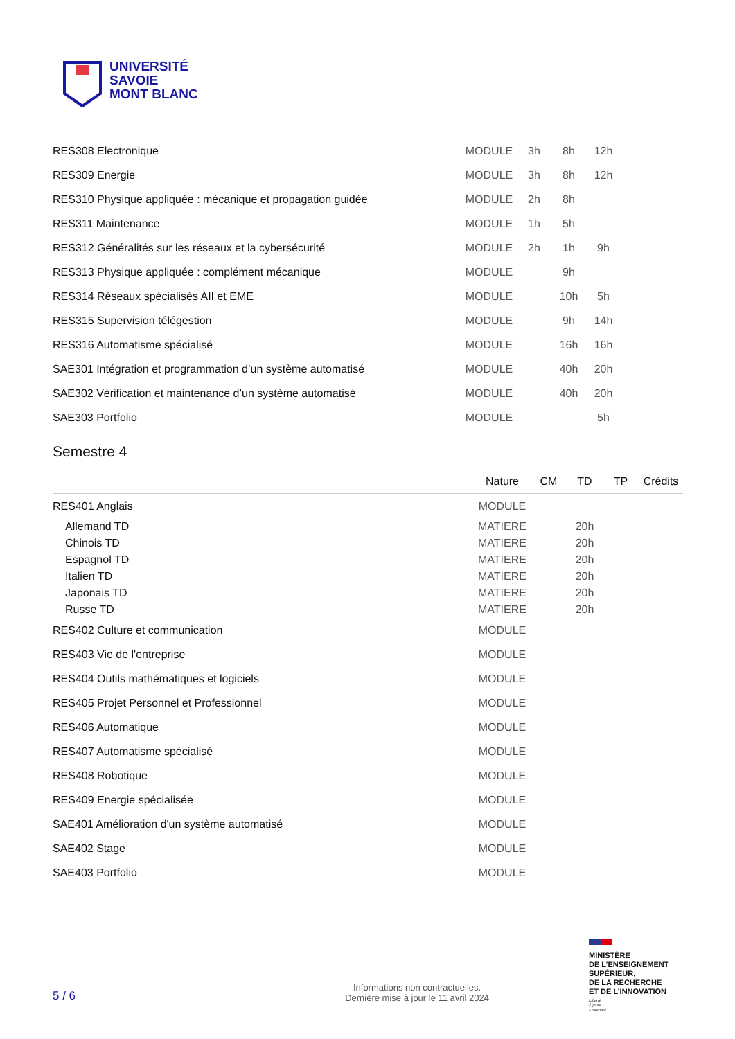UNIVERSITÉ
SAVOIE
MONT BLANC
| RES308 Electronique | MODULE | 3h | 8h | 12h | |
| RES309 Energie | MODULE | 3h | 8h | 12h | |
| RES310 Physique appliquée : mécanique et propagation guidée | MODULE | 2h | 8h | | |
| RES311 Maintenance | MODULE | 1h | 5h | | |
| RES312 Généralités sur les réseaux et la cybersécurité | MODULE | 2h | 1h | 9h | |
| RES313 Physique appliquée : complément mécanique | MODULE | | 9h | | |
| RES314 Réseaux spécialisés AII et EME | MODULE | | 10h | 5h | |
| RES315 Supervision télégestion | MODULE | | 9h | 14h | |
| RES316 Automatisme spécialisé | MODULE | | 16h | 16h | |
| SAE301 Intégration et programmation d’un système automatisé | MODULE | | 40h | 20h | |
| SAE302 Vérification et maintenance d’un système automatisé | MODULE | | 40h | 20h | |
| SAE303 Portfolio | MODULE | | | 5h | |
Semestre 4
| | Nature | CM | TD | TP | Crédits |
| --- | --- | --- | --- | --- | --- |
| RES401 Anglais | MODULE | | | | |
| Allemand TD | MATIERE | | 20h | | |
| Chinois TD | MATIERE | | 20h | | |
| Espagnol TD | MATIERE | | 20h | | |
| Italien TD | MATIERE | | 20h | | |
| Japonais TD | MATIERE | | 20h | | |
| Russe TD | MATIERE | | 20h | | |
| RES402 Culture et communication | MODULE | | | | |
| RES403 Vie de l'entreprise | MODULE | | | | |
| RES404 Outils mathématiques et logiciels | MODULE | | | | |
| RES405 Projet Personnel et Professionnel | MODULE | | | | |
| RES406 Automatique | MODULE | | | | |
| RES407 Automatisme spécialisé | MODULE | | | | |
| RES408 Robotique | MODULE | | | | |
| RES409 Energie spécialisée | MODULE | | | | |
| SAE401 Amélioration d'un système automatisé | MODULE | | | | |
| SAE402 Stage | MODULE | | | | |
| SAE403 Portfolio | MODULE | | | | |
MINISTÈRE
DE L’ENSEIGNEMENT
SUPÉRIEUR,
DE LA RECHERCHE
ET DE L’INNOVATION
Liberté
Égalité
Fraternité
5 / 6 Informations non contractuelles.
Dernière mise à jour le 11 avril 2024